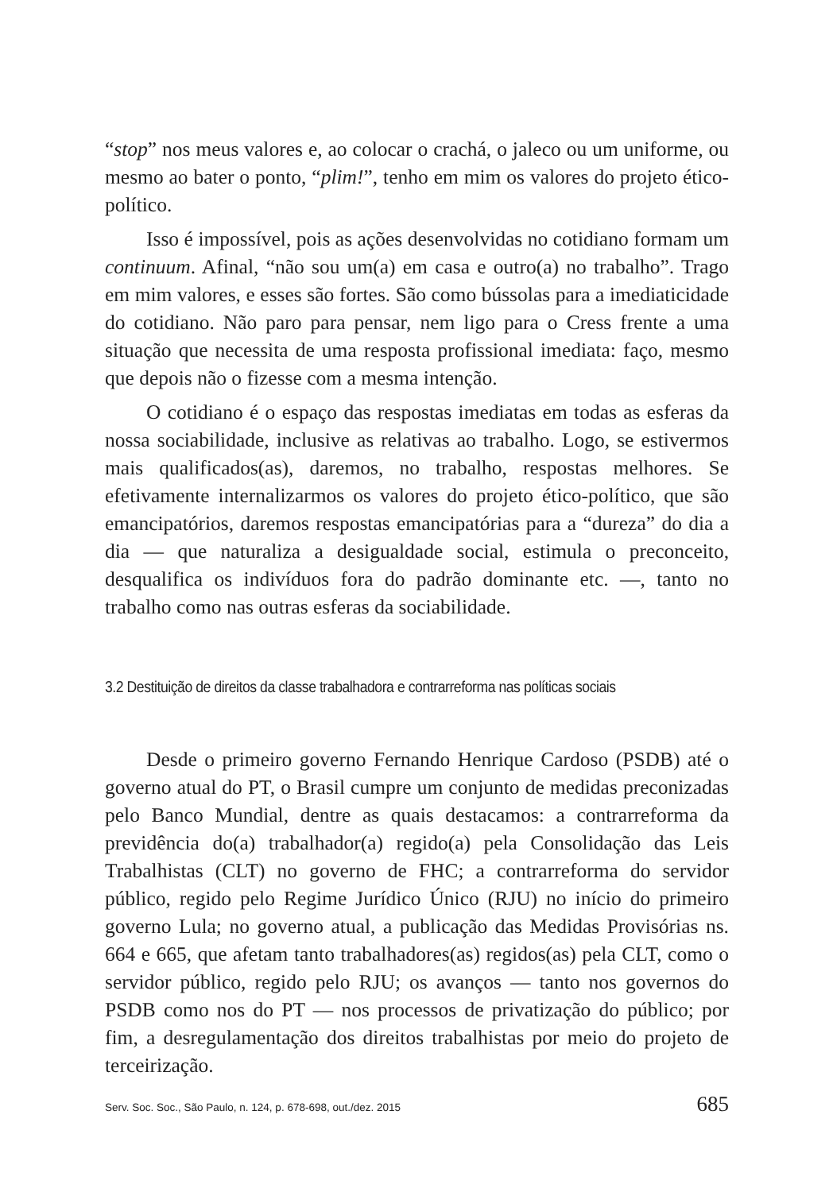“stop” nos meus valores e, ao colocar o crachá, o jaleco ou um uniforme, ou mesmo ao bater o ponto, “plim!”, tenho em mim os valores do projeto ético-político.
Isso é impossível, pois as ações desenvolvidas no cotidiano formam um continuum. Afinal, “não sou um(a) em casa e outro(a) no trabalho”. Trago em mim valores, e esses são fortes. São como bússolas para a imediaticidade do cotidiano. Não paro para pensar, nem ligo para o Cress frente a uma situação que necessita de uma resposta profissional imediata: faço, mesmo que depois não o fizesse com a mesma intenção.
O cotidiano é o espaço das respostas imediatas em todas as esferas da nossa sociabilidade, inclusive as relativas ao trabalho. Logo, se estivermos mais qualificados(as), daremos, no trabalho, respostas melhores. Se efetivamente internalizarmos os valores do projeto ético-político, que são emancipatórios, daremos respostas emancipatórias para a “dureza” do dia a dia — que naturaliza a desigualdade social, estimula o preconceito, desqualifica os indivíduos fora do padrão dominante etc. —, tanto no trabalho como nas outras esferas da sociabilidade.
3.2 Destituição de direitos da classe trabalhadora e contrarreforma nas políticas sociais
Desde o primeiro governo Fernando Henrique Cardoso (PSDB) até o governo atual do PT, o Brasil cumpre um conjunto de medidas preconizadas pelo Banco Mundial, dentre as quais destacamos: a contrarreforma da previdência do(a) trabalhador(a) regido(a) pela Consolidação das Leis Trabalhistas (CLT) no governo de FHC; a contrarreforma do servidor público, regido pelo Regime Jurídico Único (RJU) no início do primeiro governo Lula; no governo atual, a publicação das Medidas Provisórias ns. 664 e 665, que afetam tanto trabalhadores(as) regidos(as) pela CLT, como o servidor público, regido pelo RJU; os avanços — tanto nos governos do PSDB como nos do PT — nos processos de privatização do público; por fim, a desregulamentação dos direitos trabalhistas por meio do projeto de terceirização.
Serv. Soc. Soc., São Paulo, n. 124, p. 678-698, out./dez. 2015 685